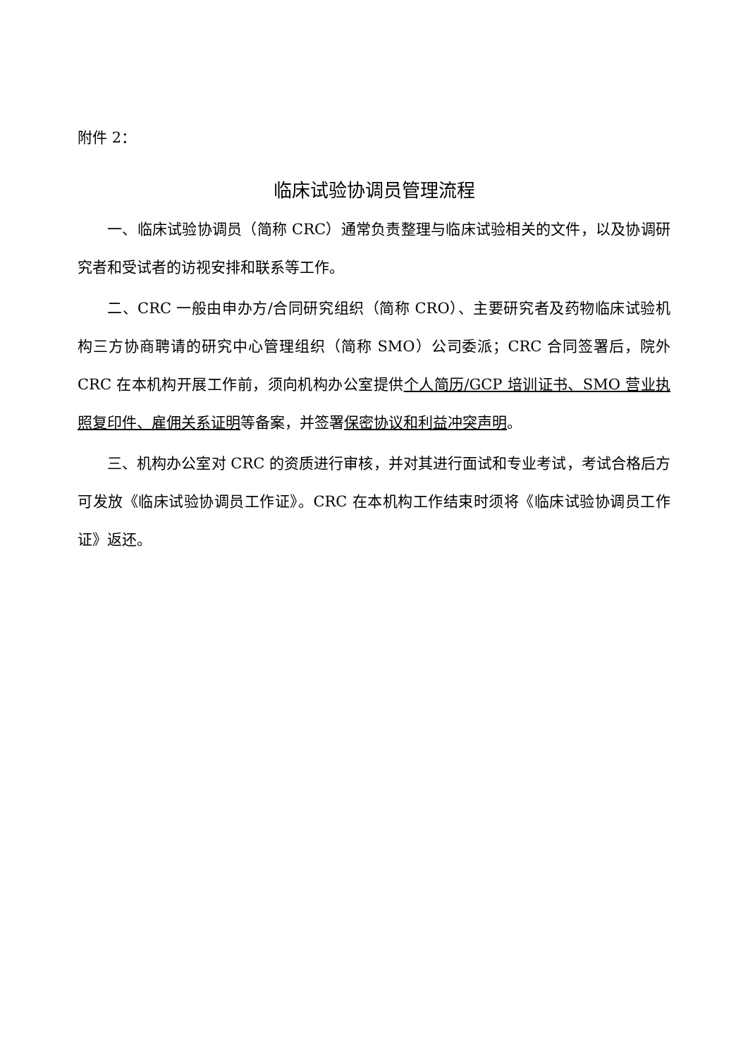附件 2：
临床试验协调员管理流程
一、临床试验协调员（简称 CRC）通常负责整理与临床试验相关的文件，以及协调研究者和受试者的访视安排和联系等工作。
二、CRC 一般由申办方/合同研究组织（简称 CRO）、主要研究者及药物临床试验机构三方协商聘请的研究中心管理组织（简称 SMO）公司委派；CRC 合同签署后，院外 CRC 在本机构开展工作前，须向机构办公室提供个人简历/GCP 培训证书、SMO 营业执照复印件、雇佣关系证明等备案，并签署保密协议和利益冲突声明。
三、机构办公室对 CRC 的资质进行审核，并对其进行面试和专业考试，考试合格后方可发放《临床试验协调员工作证》。CRC 在本机构工作结束时须将《临床试验协调员工作证》返还。